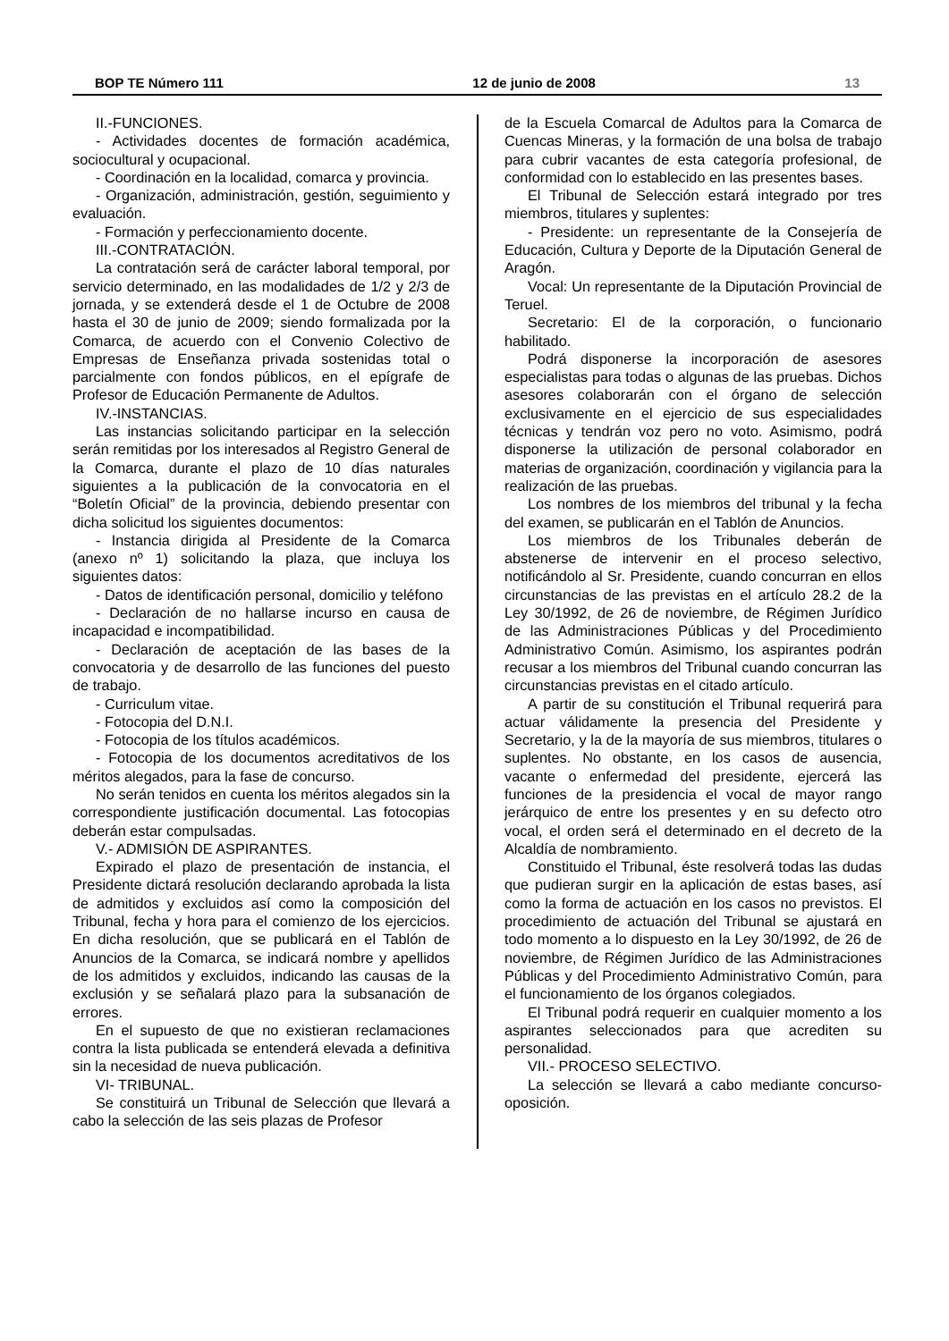BOP TE Número 111 12 de junio de 2008 13
II.-FUNCIONES.
- Actividades docentes de formación académica, sociocultural y ocupacional.
- Coordinación en la localidad, comarca y provincia.
- Organización, administración, gestión, seguimiento y evaluación.
- Formación y perfeccionamiento docente.
III.-CONTRATACIÓN.
La contratación será de carácter laboral temporal, por servicio determinado, en las modalidades de 1/2 y 2/3 de jornada, y se extenderá desde el 1 de Octubre de 2008 hasta el 30 de junio de 2009; siendo formalizada por la Comarca, de acuerdo con el Convenio Colectivo de Empresas de Enseñanza privada sostenidas total o parcialmente con fondos públicos, en el epígrafe de Profesor de Educación Permanente de Adultos.
IV.-INSTANCIAS.
Las instancias solicitando participar en la selección serán remitidas por los interesados al Registro General de la Comarca, durante el plazo de 10 días naturales siguientes a la publicación de la convocatoria en el “Boletín Oficial” de la provincia, debiendo presentar con dicha solicitud los siguientes documentos:
- Instancia dirigida al Presidente de la Comarca (anexo nº 1) solicitando la plaza, que incluya los siguientes datos:
- Datos de identificación personal, domicilio y teléfono
- Declaración de no hallarse incurso en causa de incapacidad e incompatibilidad.
- Declaración de aceptación de las bases de la convocatoria y de desarrollo de las funciones del puesto de trabajo.
- Curriculum vitae.
- Fotocopia del D.N.I.
- Fotocopia de los títulos académicos.
- Fotocopia de los documentos acreditativos de los méritos alegados, para la fase de concurso.
No serán tenidos en cuenta los méritos alegados sin la correspondiente justificación documental. Las fotocopias deberán estar compulsadas.
V.- ADMISIÓN DE ASPIRANTES.
Expirado el plazo de presentación de instancia, el Presidente dictará resolución declarando aprobada la lista de admitidos y excluidos así como la composición del Tribunal, fecha y hora para el comienzo de los ejercicios. En dicha resolución, que se publicará en el Tablón de Anuncios de la Comarca, se indicará nombre y apellidos de los admitidos y excluidos, indicando las causas de la exclusión y se señalará plazo para la subsanación de errores.
En el supuesto de que no existieran reclamaciones contra la lista publicada se entenderá elevada a definitiva sin la necesidad de nueva publicación.
VI- TRIBUNAL.
Se constituirá un Tribunal de Selección que llevará a cabo la selección de las seis plazas de Profesor
de la Escuela Comarcal de Adultos para la Comarca de Cuencas Mineras, y la formación de una bolsa de trabajo para cubrir vacantes de esta categoría profesional, de conformidad con lo establecido en las presentes bases.
El Tribunal de Selección estará integrado por tres miembros, titulares y suplentes:
- Presidente: un representante de la Consejería de Educación, Cultura y Deporte de la Diputación General de Aragón.
Vocal: Un representante de la Diputación Provincial de Teruel.
Secretario: El de la corporación, o funcionario habilitado.
Podrá disponerse la incorporación de asesores especialistas para todas o algunas de las pruebas. Dichos asesores colaborarán con el órgano de selección exclusivamente en el ejercicio de sus especialidades técnicas y tendrán voz pero no voto. Asimismo, podrá disponerse la utilización de personal colaborador en materias de organización, coordinación y vigilancia para la realización de las pruebas.
Los nombres de los miembros del tribunal y la fecha del examen, se publicarán en el Tablón de Anuncios.
Los miembros de los Tribunales deberán de abstenerse de intervenir en el proceso selectivo, notificándolo al Sr. Presidente, cuando concurran en ellos circunstancias de las previstas en el artículo 28.2 de la Ley 30/1992, de 26 de noviembre, de Régimen Jurídico de las Administraciones Públicas y del Procedimiento Administrativo Común. Asimismo, los aspirantes podrán recusar a los miembros del Tribunal cuando concurran las circunstancias previstas en el citado artículo.
A partir de su constitución el Tribunal requerirá para actuar válidamente la presencia del Presidente y Secretario, y la de la mayoría de sus miembros, titulares o suplentes. No obstante, en los casos de ausencia, vacante o enfermedad del presidente, ejercerá las funciones de la presidencia el vocal de mayor rango jerárquico de entre los presentes y en su defecto otro vocal, el orden será el determinado en el decreto de la Alcaldía de nombramiento.
Constituido el Tribunal, éste resolverá todas las dudas que pudieran surgir en la aplicación de estas bases, así como la forma de actuación en los casos no previstos. El procedimiento de actuación del Tribunal se ajustará en todo momento a lo dispuesto en la Ley 30/1992, de 26 de noviembre, de Régimen Jurídico de las Administraciones Públicas y del Procedimiento Administrativo Común, para el funcionamiento de los órganos colegiados.
El Tribunal podrá requerir en cualquier momento a los aspirantes seleccionados para que acrediten su personalidad.
VII.- PROCESO SELECTIVO.
La selección se llevará a cabo mediante concurso-oposición.